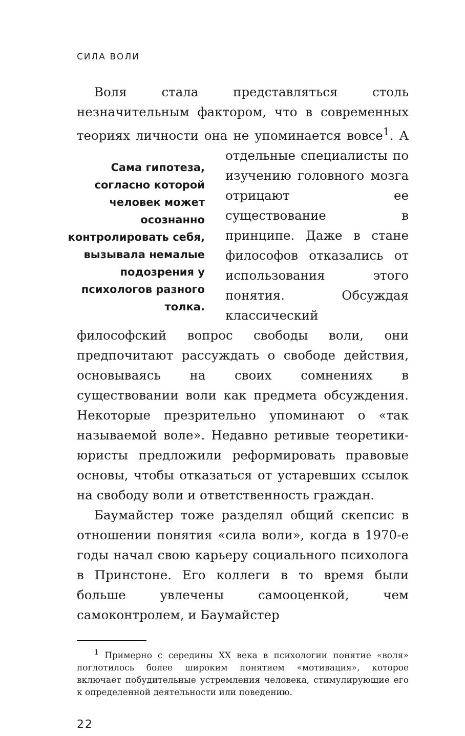СИЛА ВОЛИ
Воля стала представляться столь незначительным фактором, что в современных теориях личности она не упоминается вовсе<sup>1</sup>. А отдельные специалисты
Сама гипотеза, согласно которой человек может осознанно контролировать себя, вызывала немалые подозрения у психологов разного толка.
по изучению головного мозга отрицают ее существование в принципе. Даже в стане философов отказались от использования этого понятия. Обсуждая классический философский вопрос свободы воли, они предпочитают рассуждать о свободе действия, основываясь на своих сомнениях в существовании воли как предмета обсуждения. Некоторые презрительно упоминают о «так называемой воле». Недавно ретивые теоретики-юристы предложили реформировать правовые основы, чтобы отказаться от устаревших ссылок на свободу воли и ответственность граждан.
Баумайстер тоже разделял общий скепсис в отношении понятия «сила воли», когда в 1970-е годы начал свою карьеру социального психолога в Принстоне. Его коллеги в то время были больше увлечены самооценкой, чем самоконтролем, и Баумайстер
<sup>1</sup> Примерно с середины XX века в психологии понятие «воля» поглотилось более широким понятием «мотивация», которое включает побудительные устремления человека, стимулирующие его к определенной деятельности или поведению.
22